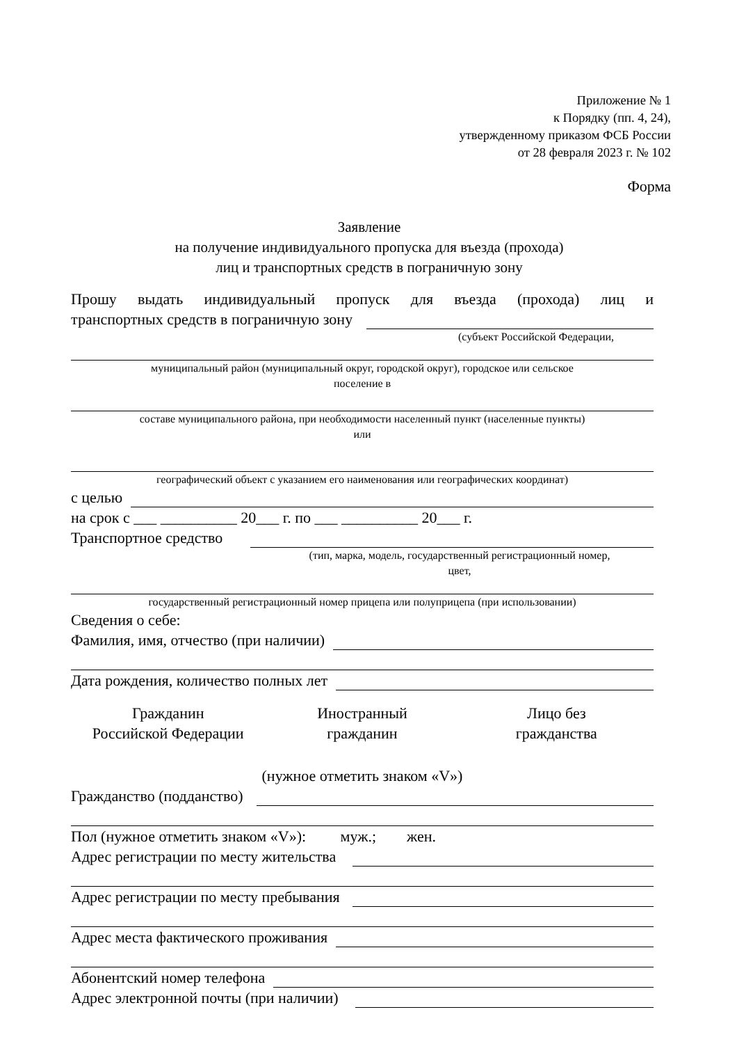Приложение № 1
к Порядку (пп. 4, 24),
утвержденному приказом ФСБ России
от 28 февраля 2023 г. № 102
Форма
Заявление
на получение индивидуального пропуска для въезда (прохода)
лиц и транспортных средств в пограничную зону
Прошу выдать индивидуальный пропуск для въезда (прохода) лиц и
транспортных средств в пограничную зону
(субъект Российской Федерации,
муниципальный район (муниципальный округ, городской округ), городское или сельское
поселение в
составе муниципального района, при необходимости населенный пункт (населенные пункты)
или
географический объект с указанием его наименования или географических координат)
с целью
на срок с ___ __________ 20___ г. по ___ __________ 20___ г.
Транспортное средство
(тип, марка, модель, государственный регистрационный номер,
цвет,
государственный регистрационный номер прицепа или полуприцепа (при использовании)
Сведения о себе:
Фамилия, имя, отчество (при наличии)
Дата рождения, количество полных лет
Гражданин
Российской Федерации
Иностранный
гражданин
Лицо без
гражданства
(нужное отметить знаком «V»)
Гражданство (подданство)
Пол (нужное отметить знаком «V»): муж.; жен.
Адрес регистрации по месту жительства
Адрес регистрации по месту пребывания
Адрес места фактического проживания
Абонентский номер телефона
Адрес электронной почты (при наличии)